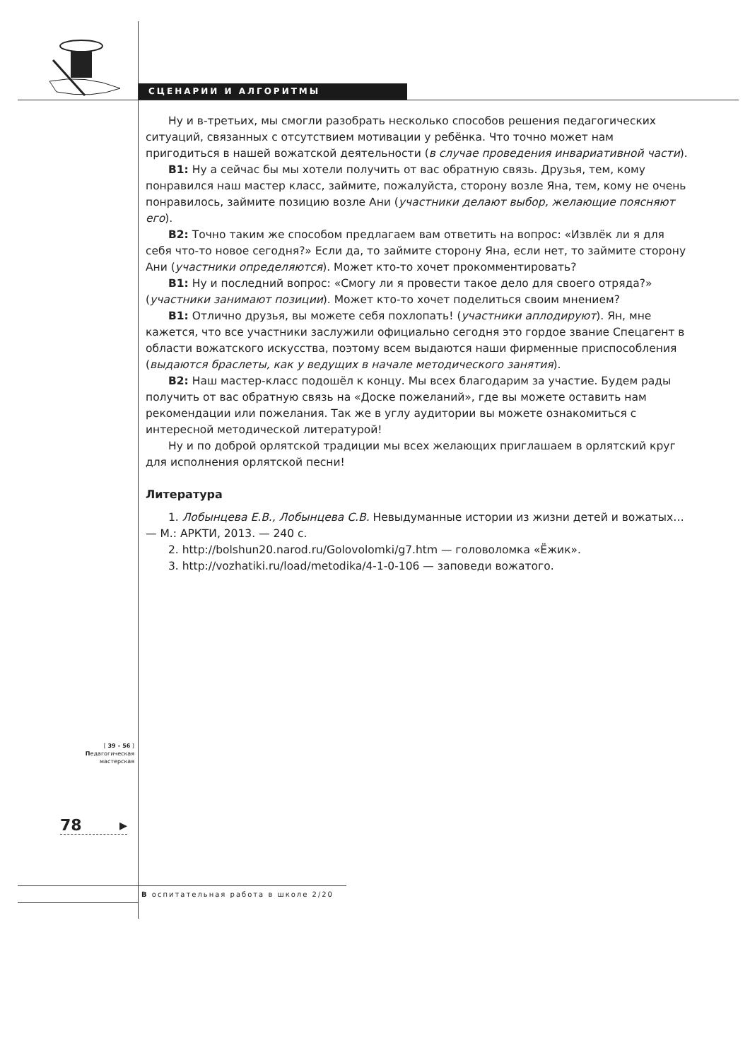СЦЕНАРИИ И АЛГОРИТМЫ
Ну и в-третьих, мы смогли разобрать несколько способов решения педагогических ситуаций, связанных с отсутствием мотивации у ребёнка. Что точно может нам пригодиться в нашей вожатской деятельности (в случае проведения инвариативной части).
В1: Ну а сейчас бы мы хотели получить от вас обратную связь. Друзья, тем, кому понравился наш мастер класс, займите, пожалуйста, сторону возле Яна, тем, кому не очень понравилось, займите позицию возле Ани (участники делают выбор, желающие поясняют его).
В2: Точно таким же способом предлагаем вам ответить на вопрос: «Извлёк ли я для себя что-то новое сегодня?» Если да, то займите сторону Яна, если нет, то займите сторону Ани (участники определяются). Может кто-то хочет прокомментировать?
В1: Ну и последний вопрос: «Смогу ли я провести такое дело для своего отряда?» (участники занимают позиции). Может кто-то хочет поделиться своим мнением?
В1: Отлично друзья, вы можете себя похлопать! (участники аплодируют). Ян, мне кажется, что все участники заслужили официально сегодня это гордое звание Спецагент в области вожатского искусства, поэтому всем выдаются наши фирменные приспособления (выдаются браслеты, как у ведущих в начале методического занятия).
В2: Наш мастер-класс подошёл к концу. Мы всех благодарим за участие. Будем рады получить от вас обратную связь на «Доске пожеланий», где вы можете оставить нам рекомендации или пожелания. Так же в углу аудитории вы можете ознакомиться с интересной методической литературой!
Ну и по доброй орлятской традиции мы всех желающих приглашаем в орлятский круг для исполнения орлятской песни!
Литература
1. Лобынцева Е.В., Лобынцева С.В. Невыдуманные истории из жизни детей и вожатых… — М.: АРКТИ, 2013. — 240 с.
2. http://bolshun20.narod.ru/Golovolomki/g7.htm — головоломка «Ёжик».
3. http://vozhatiki.ru/load/metodika/4-1-0-106 — заповеди вожатого.
[ 39 – 56 ]
Педагогическая
мастерская
78 ▸
В оспитательная работа в школе 2/20